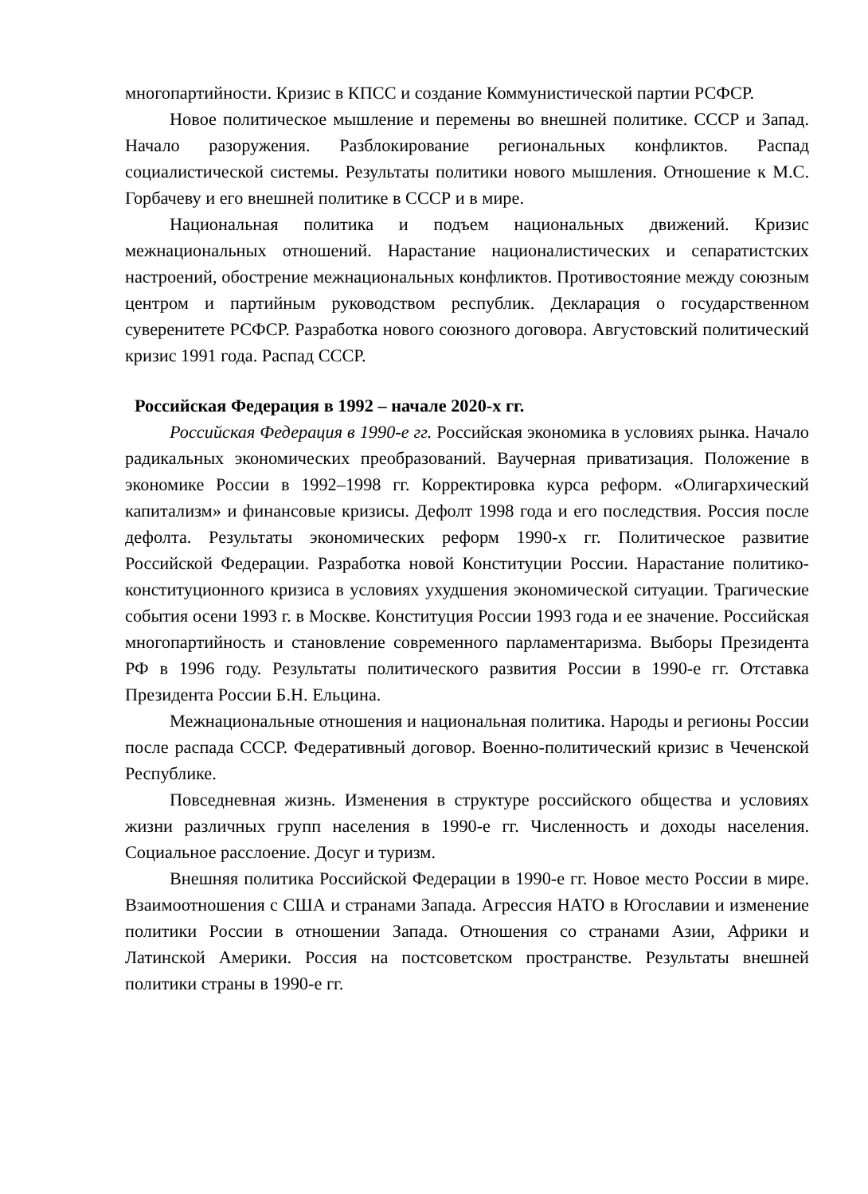многопартийности. Кризис в КПСС и создание Коммунистической партии РСФСР.
Новое политическое мышление и перемены во внешней политике. СССР и Запад. Начало разоружения. Разблокирование региональных конфликтов. Распад социалистической системы. Результаты политики нового мышления. Отношение к М.С. Горбачеву и его внешней политике в СССР и в мире.
Национальная политика и подъем национальных движений. Кризис межнациональных отношений. Нарастание националистических и сепаратистских настроений, обострение межнациональных конфликтов. Противостояние между союзным центром и партийным руководством республик. Декларация о государственном суверенитете РСФСР. Разработка нового союзного договора. Августовский политический кризис 1991 года. Распад СССР.
Российская Федерация в 1992 – начале 2020-х гг.
Российская Федерация в 1990-е гг. Российская экономика в условиях рынка. Начало радикальных экономических преобразований. Ваучерная приватизация. Положение в экономике России в 1992–1998 гг. Корректировка курса реформ. «Олигархический капитализм» и финансовые кризисы. Дефолт 1998 года и его последствия. Россия после дефолта. Результаты экономических реформ 1990-х гг. Политическое развитие Российской Федерации. Разработка новой Конституции России. Нарастание политико-конституционного кризиса в условиях ухудшения экономической ситуации. Трагические события осени 1993 г. в Москве. Конституция России 1993 года и ее значение. Российская многопартийность и становление современного парламентаризма. Выборы Президента РФ в 1996 году. Результаты политического развития России в 1990-е гг. Отставка Президента России Б.Н. Ельцина.
Межнациональные отношения и национальная политика. Народы и регионы России после распада СССР. Федеративный договор. Военно-политический кризис в Чеченской Республике.
Повседневная жизнь. Изменения в структуре российского общества и условиях жизни различных групп населения в 1990-е гг. Численность и доходы населения. Социальное расслоение. Досуг и туризм.
Внешняя политика Российской Федерации в 1990-е гг. Новое место России в мире. Взаимоотношения с США и странами Запада. Агрессия НАТО в Югославии и изменение политики России в отношении Запада. Отношения со странами Азии, Африки и Латинской Америки. Россия на постсоветском пространстве. Результаты внешней политики страны в 1990-е гг.